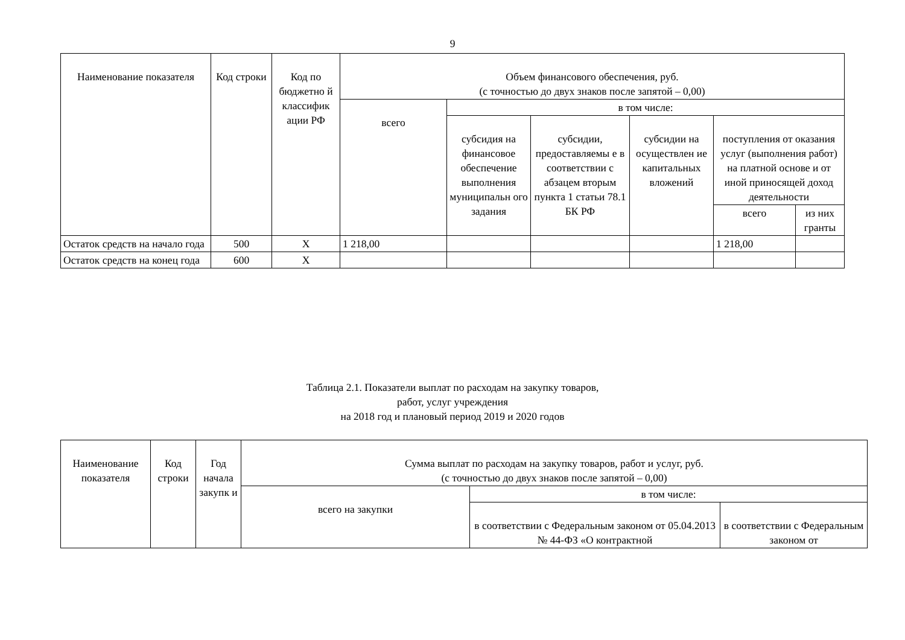9
| Наименование показателя | Код строки | Код по бюджетно й классифик ации РФ | Объем финансового обеспечения, руб. (с точностью до двух знаков после запятой – 0,00) | | | | | |
| --- | --- | --- | --- | --- | --- | --- | --- | --- |
| | | | всего | в том числе: | | | | |
| | | | | субсидия на финансовое обеспечение выполнения муниципальн ого задания | субсидии, предоставляемы е в соответствии с абзацем вторым пункта 1 статьи 78.1 БК РФ | субсидии на осуществлен ие капитальных вложений | поступления от оказания услуг (выполнения работ) на платной основе и от иной приносящей доход деятельности | |
| | | | | | | | всего | из них гранты |
| Остаток средств на начало года | 500 | X | 1 218,00 | | | | 1 218,00 | |
| Остаток средств на конец года | 600 | X | | | | | | |
Таблица 2.1. Показатели выплат по расходам на закупку товаров,
работ, услуг учреждения
на 2018 год и плановый период 2019 и 2020 годов
| Наименование показателя | Код строки | Год начала закупк и | Сумма выплат по расходам на закупку товаров, работ и услуг, руб. (с точностью до двух знаков после запятой – 0,00) | | |
| --- | --- | --- | --- | --- | --- |
| | | | всего на закупки | в том числе: | |
| | | | | в соответствии с Федеральным законом от 05.04.2013 № 44-ФЗ «О контрактной | в соответствии с Федеральным законом от |